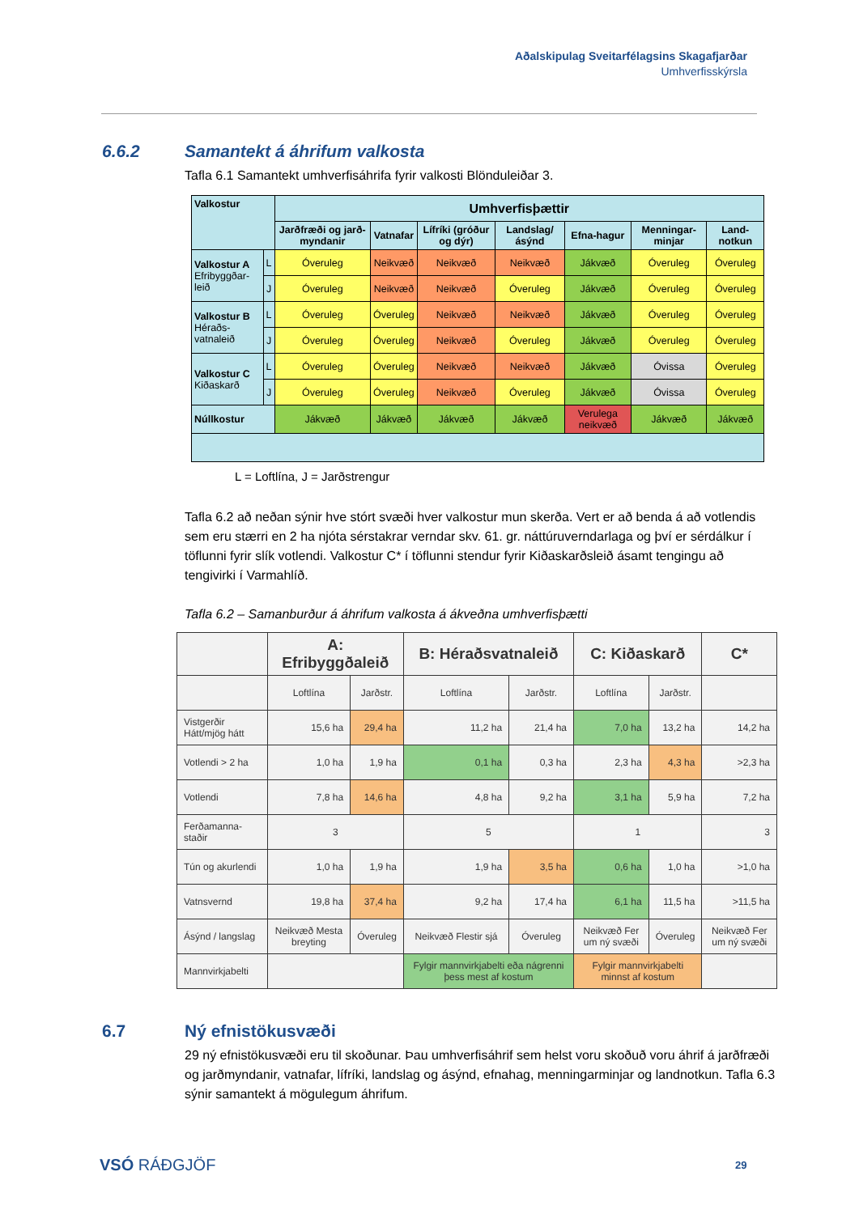Aðalskipulag Sveitarfélagsins Skagafjarðar
Umhverfisskýrsla
6.6.2 Samantekt á áhrifum valkosta
Tafla 6.1 Samantekt umhverfisáhrifa fyrir valkosti Blönduleiðar 3.
| Valkostur | | Umhverfisþættir | | | | | | |
| --- | --- | --- | --- | --- | --- | --- | --- | --- |
| | | Jarðfræði og jarð-myndanir | Vatnafar | Lífríki (gróður og dýr) | Landslag/ ásýnd | Efna-hagur | Menningar-minjar | Land-notkun |
| Valkostur A Efribyggðar-leið | L | Óveruleg | Neikvæð | Neikvæð | Neikvæð | Jákvæð | Óveruleg | Óveruleg |
| | J | Óveruleg | Neikvæð | Neikvæð | Óveruleg | Jákvæð | Óveruleg | Óveruleg |
| Valkostur B Héraðs-vatnaleið | L | Óveruleg | Óveruleg | Neikvæð | Neikvæð | Jákvæð | Óveruleg | Óveruleg |
| | J | Óveruleg | Óveruleg | Neikvæð | Óveruleg | Jákvæð | Óveruleg | Óveruleg |
| Valkostur C Kiðaskarð | L | Óveruleg | Óveruleg | Neikvæð | Neikvæð | Jákvæð | Óvissa | Óveruleg |
| | J | Óveruleg | Óveruleg | Neikvæð | Óveruleg | Jákvæð | Óvissa | Óveruleg |
| Núllkostur | | Jákvæð | Jákvæð | Jákvæð | Jákvæð | Verulega neikvæð | Jákvæð | Jákvæð |
L = Loftlína, J = Jarðstrengur
Tafla 6.2 að neðan sýnir hve stórt svæði hver valkostur mun skerða. Vert er að benda á að votlendis sem eru stærri en 2 ha njóta sérstakrar verndar skv. 61. gr. náttúruverndarlaga og því er sérdálkur í töflunni fyrir slík votlendi. Valkostur C* í töflunni stendur fyrir Kiðaskarðsleið ásamt tengingu að tengivirki í Varmahlíð.
Tafla 6.2 – Samanburður á áhrifum valkosta á ákveðna umhverfisþætti
| | A: Efribyggðaleið | | B: Héraðsvatnaleið | | C: Kiðaskarð | | C* |
| --- | --- | --- | --- | --- | --- | --- | --- |
| | Loftlína | Jarðstr. | Loftlína | Jarðstr. | Loftlína | Jarðstr. | |
| Vistgerðir Hátt/mjög hátt | 15,6 ha | 29,4 ha | 11,2 ha | 21,4 ha | 7,0 ha | 13,2 ha | 14,2 ha |
| Votlendi > 2 ha | 1,0 ha | 1,9 ha | 0,1 ha | 0,3 ha | 2,3 ha | 4,3 ha | >2,3 ha |
| Votlendi | 7,8 ha | 14,6 ha | 4,8 ha | 9,2 ha | 3,1 ha | 5,9 ha | 7,2 ha |
| Ferðamanna-staðir | 3 | | 5 | | 1 | | 3 |
| Tún og akurlendi | 1,0 ha | 1,9 ha | 1,9 ha | 3,5 ha | 0,6 ha | 1,0 ha | >1,0 ha |
| Vatnsvernd | 19,8 ha | 37,4 ha | 9,2 ha | 17,4 ha | 6,1 ha | 11,5 ha | >11,5 ha |
| Ásýnd / langslag | Neikvæð Mesta breyting | Óveruleg | Neikvæð Flestir sjá | Óveruleg | Neikvæð Fer um ný svæði | Óveruleg | Neikvæð Fer um ný svæði |
| Mannvirkjabelti | | | Fylgir mannvirkjabelti eða nágrenni þess mest af kostum | | Fylgir mannvirkjabelti minnst af kostum | | |
6.7 Ný efnistökusvæði
29 ný efnistökusvæði eru til skoðunar. Þau umhverfisáhrif sem helst voru skoðuð voru áhrif á jarðfræði og jarðmyndanir, vatnafar, lífríki, landslag og ásýnd, efnahag, menningarminjar og landnotkun. Tafla 6.3 sýnir samantekt á mögulegum áhrifum.
VSÓ RÁÐGJÖF 29